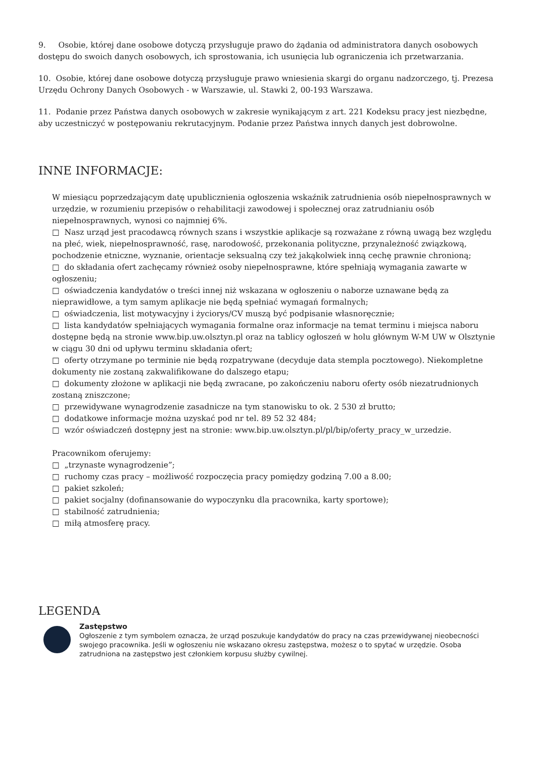9. Osobie, której dane osobowe dotyczą przysługuje prawo do żądania od administratora danych osobowych dostępu do swoich danych osobowych, ich sprostowania, ich usunięcia lub ograniczenia ich przetwarzania.
10. Osobie, której dane osobowe dotyczą przysługuje prawo wniesienia skargi do organu nadzorczego, tj. Prezesa Urzędu Ochrony Danych Osobowych - w Warszawie, ul. Stawki 2, 00-193 Warszawa.
11. Podanie przez Państwa danych osobowych w zakresie wynikającym z art. 221 Kodeksu pracy jest niezbędne, aby uczestniczyć w postępowaniu rekrutacyjnym. Podanie przez Państwa innych danych jest dobrowolne.
INNE INFORMACJE:
W miesiącu poprzedzającym datę upublicznienia ogłoszenia wskaźnik zatrudnienia osób niepełnosprawnych w urzędzie, w rozumieniu przepisów o rehabilitacji zawodowej i społecznej oraz zatrudnianiu osób niepełnosprawnych, wynosi co najmniej 6%.
□ Nasz urząd jest pracodawcą równych szans i wszystkie aplikacje są rozważane z równą uwagą bez względu na płeć, wiek, niepełnosprawność, rasę, narodowość, przekonania polityczne, przynależność związkową, pochodzenie etniczne, wyznanie, orientacje seksualną czy też jakąkolwiek inną cechę prawnie chronioną;
□ do składania ofert zachęcamy również osoby niepełnosprawne, które spełniają wymagania zawarte w ogłoszeniu;
□ oświadczenia kandydatów o treści innej niż wskazana w ogłoszeniu o naborze uznawane będą za nieprawidłowe, a tym samym aplikacje nie będą spełniać wymagań formalnych;
□ oświadczenia, list motywacyjny i życiorys/CV muszą być podpisanie własnoręcznie;
□ lista kandydatów spełniających wymagania formalne oraz informacje na temat terminu i miejsca naboru dostępne będą na stronie www.bip.uw.olsztyn.pl oraz na tablicy ogłoszeń w holu głównym W-M UW w Olsztynie w ciągu 30 dni od upływu terminu składania ofert;
□ oferty otrzymane po terminie nie będą rozpatrywane (decyduje data stempla pocztowego). Niekompletne dokumenty nie zostaną zakwalifikowane do dalszego etapu;
□ dokumenty złożone w aplikacji nie będą zwracane, po zakończeniu naboru oferty osób niezatrudnionych zostaną zniszczone;
□ przewidywane wynagrodzenie zasadnicze na tym stanowisku to ok. 2 530 zł brutto;
□ dodatkowe informacje można uzyskać pod nr tel. 89 52 32 484;
□ wzór oświadczeń dostępny jest na stronie: www.bip.uw.olsztyn.pl/pl/bip/oferty_pracy_w_urzedzie.
Pracownikom oferujemy:
□ „trzynaste wynagrodzenie”;
□ ruchomy czas pracy – możliwość rozpoczęcia pracy pomiędzy godziną 7.00 a 8.00;
□ pakiet szkoleń;
□ pakiet socjalny (dofinansowanie do wypoczynku dla pracownika, karty sportowe);
□ stabilność zatrudnienia;
□ miłą atmosferę pracy.
LEGENDA
Zastępstwo
Ogłoszenie z tym symbolem oznacza, że urząd poszukuje kandydatów do pracy na czas przewidywanej nieobecności swojego pracownika. Jeśli w ogłoszeniu nie wskazano okresu zastępstwa, możesz o to spytać w urzędzie. Osoba zatrudniona na zastępstwo jest członkiem korpusu służby cywilnej.